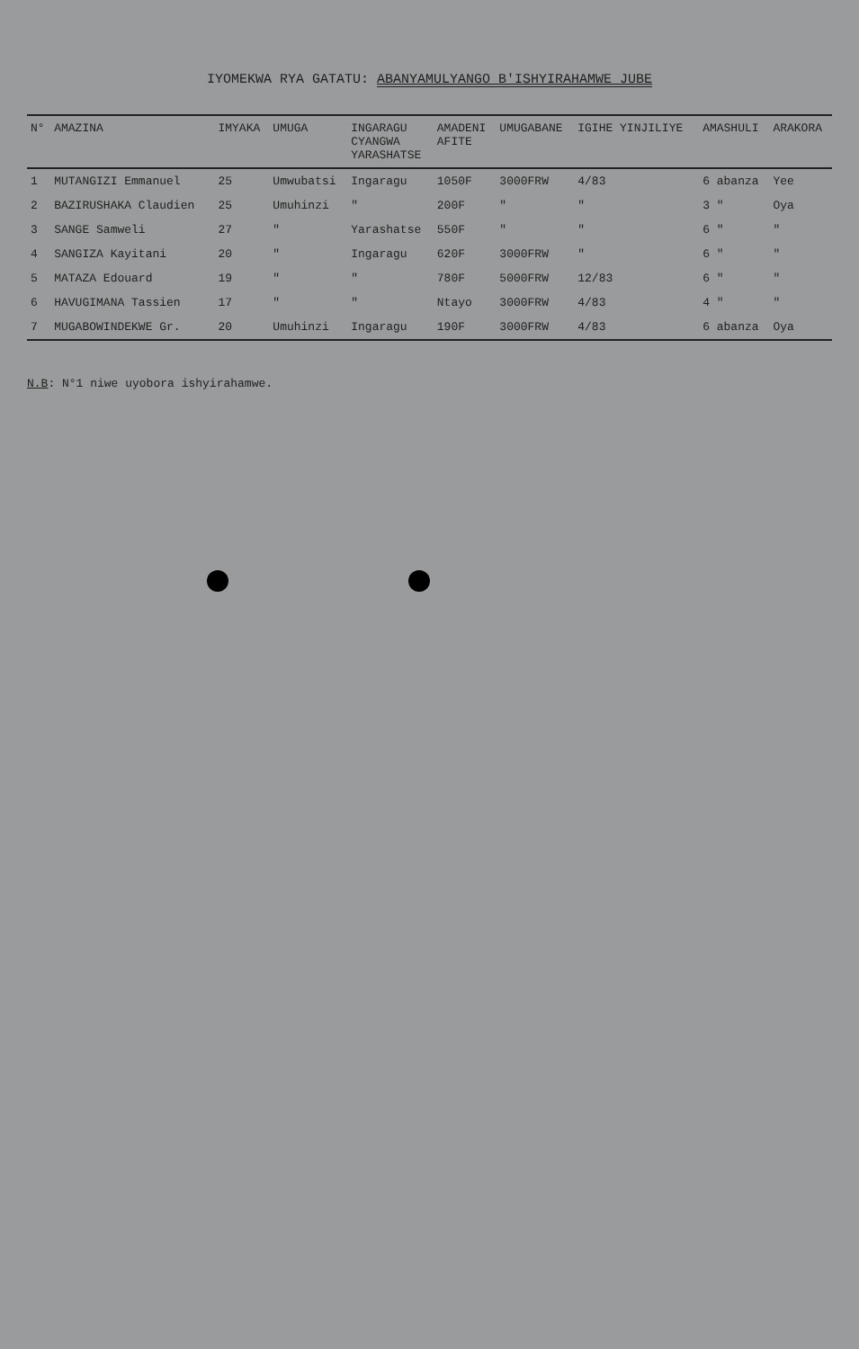IYOMEKWA RYA GATATU: ABANYAMULYANGO B'ISHYIRAHAMWE JUBE
| N° | AMAZINA | IMYAKA | UMUGA | INGARAGU CYANGWA YARASHATSE | AMADENI AFITE | UMUGABANE | IGIHE YINJILIYE | AMASHULI | ARAKORA |
| --- | --- | --- | --- | --- | --- | --- | --- | --- | --- |
| 1 | MUTANGIZI Emmanuel | 25 | Umwubatsi | Ingaragu | 1050F | 3000FRW | 4/83 | 6 abanza | Yee |
| 2 | BAZIRUSHAKA Claudien | 25 | Umuhinzi | " | 200F | " | " | 3 " | Oya |
| 3 | SANGE Samweli | 27 | " | Yarashatse | 550F | " | " | 6 " | " |
| 4 | SANGIZA Kayitani | 20 | " | Ingaragu | 620F | 3000FRW | " | 6 " | " |
| 5 | MATAZA Edouard | 19 | " | " | 780F | 5000FRW | 12/83 | 6 " | " |
| 6 | HAVUGIMANA Tassien | 17 | " | " | Ntayo | 3000FRW | 4/83 | 4 " | " |
| 7 | MUGABOWINDEKWE Gr. | 20 | Umuhinzi | Ingaragu | 190F | 3000FRW | 4/83 | 6 abanza | Oya |
N.B: N°1 niwe uyobora ishyirahamwe.